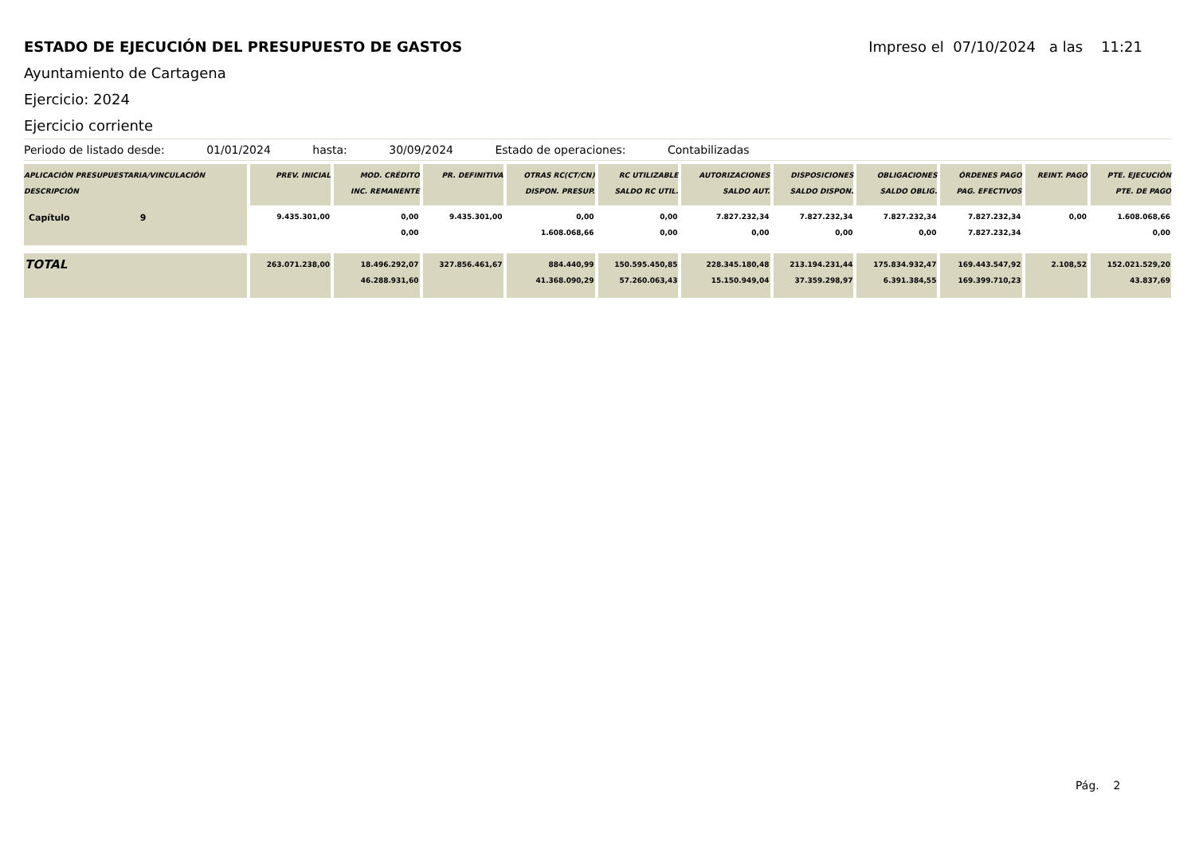ESTADO DE EJECUCIÓN DEL PRESUPUESTO DE GASTOS
Impreso el 07/10/2024 a las 11:21
Ayuntamiento de Cartagena
Ejercicio: 2024
Ejercicio corriente
Periodo de listado desde: 01/01/2024 hasta: 30/09/2024 Estado de operaciones: Contabilizadas
| APLICACIÓN PRESUPUESTARIA/VINCULACIÓN DESCRIPCIÓN | PREV. INICIAL | MOD. CRÉDITO INC. REMANENTE | PR. DEFINITIVA | OTRAS RC(CT/CN) DISPON. PRESUP. | RC UTILIZABLE SALDO RC UTIL. | AUTORIZACIONES SALDO AUT. | DISPOSICIONES SALDO DISPON. | OBLIGACIONES SALDO OBLIG. | ÓRDENES PAGO PAG. EFECTIVOS | REINT. PAGO | PTE. EJECUCIÓN PTE. DE PAGO |
| --- | --- | --- | --- | --- | --- | --- | --- | --- | --- | --- | --- |
| Capítulo 9 | 9.435.301,00 | 0,00 0,00 | 9.435.301,00 | 0,00 1.608.068,66 | 0,00 0,00 | 7.827.232,34 0,00 | 7.827.232,34 0,00 | 7.827.232,34 0,00 | 7.827.232,34 7.827.232,34 | 0,00 | 1.608.068,66 0,00 |
| TOTAL | 263.071.238,00 | 18.496.292,07 46.288.931,60 | 327.856.461,67 | 884.440,99 41.368.090,29 | 150.595.450,85 57.260.063,43 | 228.345.180,48 15.150.949,04 | 213.194.231,44 37.359.298,97 | 175.834.932,47 6.391.384,55 | 169.443.547,92 169.399.710,23 | 2.108,52 | 152.021.529,20 43.837,69 |
Pág. 2